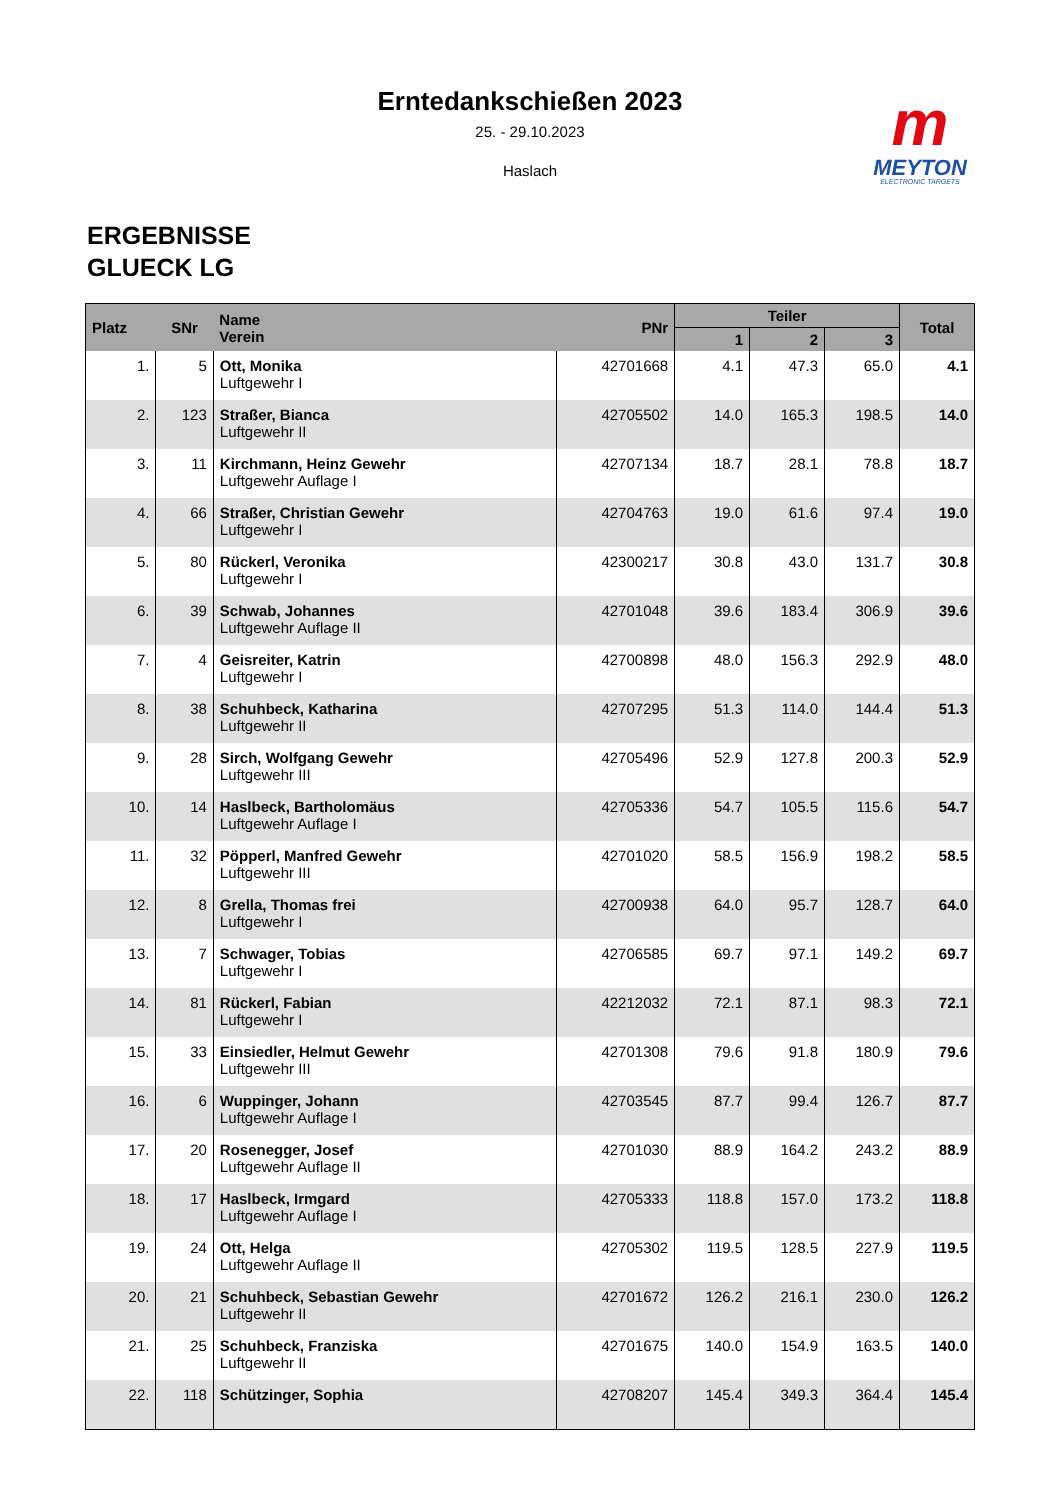Erntedankschießen 2023
25. - 29.10.2023
Haslach
m
MEYTON
ELECTRONIC TARGETS
ERGEBNISSE
GLUECK LG
| Platz | SNr | Name Verein | PNr | Teiler | | | Total |
| --- | --- | --- | --- | --- | --- | --- | --- |
| | | | | 1 | 2 | 3 | |
| 1. | 5 | Ott, Monika Luftgewehr I | 42701668 | 4.1 | 47.3 | 65.0 | 4.1 |
| 2. | 123 | Straßer, Bianca Luftgewehr II | 42705502 | 14.0 | 165.3 | 198.5 | 14.0 |
| 3. | 11 | Kirchmann, Heinz Gewehr Luftgewehr Auflage I | 42707134 | 18.7 | 28.1 | 78.8 | 18.7 |
| 4. | 66 | Straßer, Christian Gewehr Luftgewehr I | 42704763 | 19.0 | 61.6 | 97.4 | 19.0 |
| 5. | 80 | Rückerl, Veronika Luftgewehr I | 42300217 | 30.8 | 43.0 | 131.7 | 30.8 |
| 6. | 39 | Schwab, Johannes Luftgewehr Auflage II | 42701048 | 39.6 | 183.4 | 306.9 | 39.6 |
| 7. | 4 | Geisreiter, Katrin Luftgewehr I | 42700898 | 48.0 | 156.3 | 292.9 | 48.0 |
| 8. | 38 | Schuhbeck, Katharina Luftgewehr II | 42707295 | 51.3 | 114.0 | 144.4 | 51.3 |
| 9. | 28 | Sirch, Wolfgang Gewehr Luftgewehr III | 42705496 | 52.9 | 127.8 | 200.3 | 52.9 |
| 10. | 14 | Haslbeck, Bartholomäus Luftgewehr Auflage I | 42705336 | 54.7 | 105.5 | 115.6 | 54.7 |
| 11. | 32 | Pöpperl, Manfred Gewehr Luftgewehr III | 42701020 | 58.5 | 156.9 | 198.2 | 58.5 |
| 12. | 8 | Grella, Thomas frei Luftgewehr I | 42700938 | 64.0 | 95.7 | 128.7 | 64.0 |
| 13. | 7 | Schwager, Tobias Luftgewehr I | 42706585 | 69.7 | 97.1 | 149.2 | 69.7 |
| 14. | 81 | Rückerl, Fabian Luftgewehr I | 42212032 | 72.1 | 87.1 | 98.3 | 72.1 |
| 15. | 33 | Einsiedler, Helmut Gewehr Luftgewehr III | 42701308 | 79.6 | 91.8 | 180.9 | 79.6 |
| 16. | 6 | Wuppinger, Johann Luftgewehr Auflage I | 42703545 | 87.7 | 99.4 | 126.7 | 87.7 |
| 17. | 20 | Rosenegger, Josef Luftgewehr Auflage II | 42701030 | 88.9 | 164.2 | 243.2 | 88.9 |
| 18. | 17 | Haslbeck, Irmgard Luftgewehr Auflage I | 42705333 | 118.8 | 157.0 | 173.2 | 118.8 |
| 19. | 24 | Ott, Helga Luftgewehr Auflage II | 42705302 | 119.5 | 128.5 | 227.9 | 119.5 |
| 20. | 21 | Schuhbeck, Sebastian Gewehr Luftgewehr II | 42701672 | 126.2 | 216.1 | 230.0 | 126.2 |
| 21. | 25 | Schuhbeck, Franziska Luftgewehr II | 42701675 | 140.0 | 154.9 | 163.5 | 140.0 |
| 22. | 118 | Schützinger, Sophia | 42708207 | 145.4 | 349.3 | 364.4 | 145.4 |